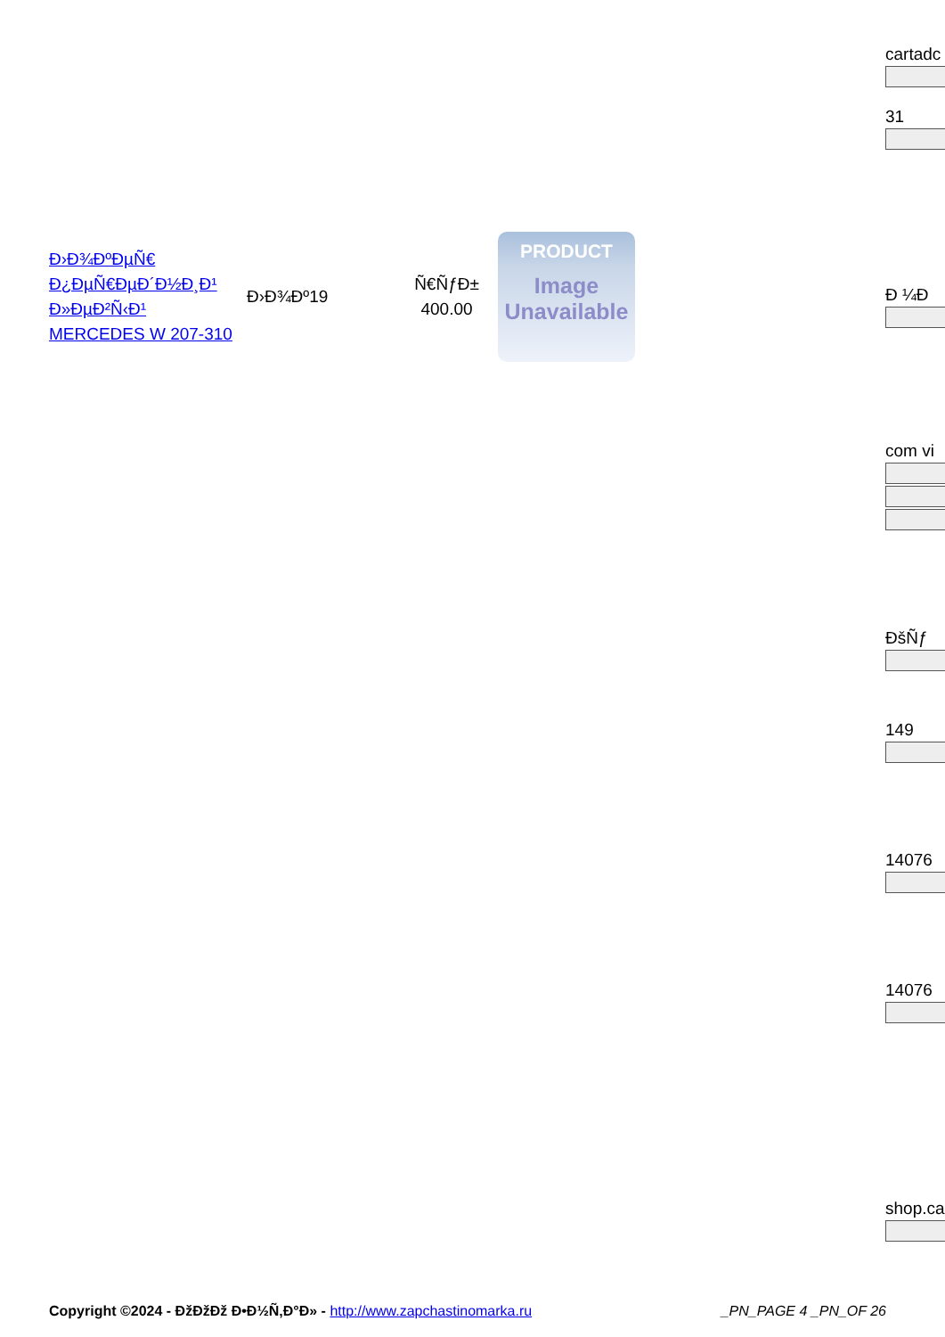cartadc
31
Ð ¼Ð
com vi
ĐšÑƒ
149
14076
14076
shop.ca
| Ð›Ð¾ÐºÐµÑ€ Ð¿ÐµÑ€ÐµÐ´Ð½Ð¸Ð¹ Ð»ÐµÐ²Ñ‹Ð¹ MERCEDES W 207-310 | Ð›Ð¾Ðº19 | Ñ€ÑƒÐ± 400.00 | PRODUCT Image Unavailable |
Copyright ©2024 - ÐžÐžÐž Ð•Ð½Ñ‚Ð°Ð» - http://www.zapchastinomarka.ru _PN_PAGE 4 _PN_OF 26